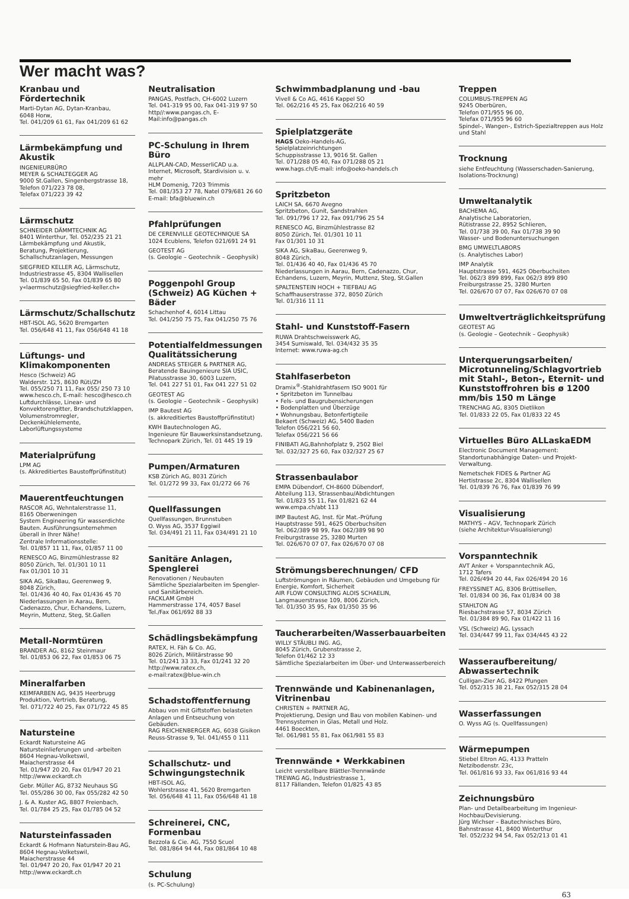Wer macht was?
Kranbau und Fördertechnik
Marti-Dytan AG, Dytan-Kranbau,
6048 Horw,
Tel. 041/209 61 61, Fax 041/209 61 62
Lärmbekämpfung und Akustik
INGENIEURBÜRO
MEYER & SCHALTEGGER AG
9000 St.Gallen, Singenbergstrasse 18,
Telefon 071/223 78 08,
Telefax 071/223 39 42
Lärmschutz
SCHNEIDER DÄMMTECHNIK AG
8401 Winterthur, Tel. 052/235 21 21
Lärmbekämpfung und Akustik, Beratung, Projektierung, Schallschutzanlagen, Messungen
SIEGFRIED KELLER AG, Lärmschutz,
Industriestrasse 45, 8304 Wallisellen
Tel. 01/839 65 50, Fax 01/839 65 80
y«laermschutz@siegfried-keller.ch»
Lärmschutz/Schallschutz
HBT-ISOL AG, 5620 Bremgarten
Tel. 056/648 41 11, Fax 056/648 41 18
Lüftungs- und Klimakomponenten
Hesco (Schweiz) AG
Walderstr. 125, 8630 Rüti/ZH
Tel. 055/250 71 11, Fax 055/ 250 73 10
www.hesco.ch, E-mail: hesco@hesco.ch
Luftdurchlässe, Linear- und Konvektorengitter, Brandschutzklappen, Volumenstromregler, Deckenkühlelemente, Laborlüftungssysteme
Materialprüfung
LPM AG
(s. Akkreditiertes Baustoffprüfinstitut)
Mauerentfeuchtungen
RASCOR AG, Wehntalerstrasse 11,
8165 Oberweningen
System Engineering für wasserdichte Bauten. Ausführungsunternehmen überall in Ihrer Nähe!
Zentrale Informationsstelle:
Tel. 01/857 11 11, Fax, 01/857 11 00
RENESCO AG, Binzmühlestrasse 82
8050 Zürich, Tel. 01/301 10 11
Fax 01/301 10 31
SIKA AG, SikaBau, Geerenweg 9,
8048 Zürich,
Tel. 01/436 40 40, Fax 01/436 45 70
Niederlassungen in Aarau, Bern, Cadenazzo, Chur, Echandens, Luzern, Meyrin, Muttenz, Steg, St.Gallen
Metall-Normtüren
BRANDER AG, 8162 Steinmaur
Tel. 01/853 06 22, Fax 01/853 06 75
Mineralfarben
KEIMFARBEN AG, 9435 Heerbrugg
Produktion, Vertrieb, Beratung,
Tel. 071/722 40 25, Fax 071/722 45 85
Natursteine
Eckardt Natursteine AG
Natursteinlieferungen und -arbeiten
8604 Hegnau-Volketswil,
Maiacherstrasse 44
Tel. 01/947 20 20, Fax 01/947 20 21
http://www.eckardt.ch
Gebr. Müller AG, 8732 Neuhaus SG
Tel. 055/286 30 00, Fax 055/282 42 50
J. & A. Kuster AG, 8807 Freienbach,
Tel. 01/784 25 25, Fax 01/785 04 52
Natursteinfassaden
Eckardt & Hofmann Naturstein-Bau AG,
8604 Hegnau-Volketswil,
Maiacherstrasse 44
Tel. 01/947 20 20, Fax 01/947 20 21
http://www.eckardt.ch
Neutralisation
PANGAS, Postfach, CH-6002 Luzern
Tel. 041-319 95 00, Fax 041-319 97 50
http//:www.pangas.ch, E-Mail:info@pangas.ch
PC-Schulung in Ihrem Büro
ALLPLAN-CAD, MesserliCAD u.a.
Internet, Microsoft, Stardivision u. v. mehr
HLM Domenig, 7203 Trimmis
Tel. 081/353 27 78, Natel 079/681 26 60
E-mail: bfa@bluewin.ch
Pfahlprüfungen
DE CERENVILLE GEOTECHNIQUE SA
1024 Ecublens, Telefon 021/691 24 91
GEOTEST AG
(s. Geologie – Geotechnik – Geophysik)
Poggenpohl Group (Schweiz) AG Küchen + Bäder
Schachenhof 4, 6014 Littau
Tel. 041/250 75 75, Fax 041/250 75 76
Potentialfeldmessungen Qualitätssicherung
ANDREAS STEIGER & PARTNER AG,
Beratende Bauingenieure SIA USIC,
Pilatusstrasse 30, 6003 Luzern,
Tel. 041 227 51 01, Fax 041 227 51 02
GEOTEST AG
(s. Geologie – Geotechnik – Geophysik)
IMP Bautest AG
(s. akkreditiertes Baustoffprüfinstitut)
KWH Bautechnologen AG,
Ingenieure für Bauwerksinstandsetzung,
Technopark Zürich, Tel. 01 445 19 19
Pumpen/Armaturen
KSB Zürich AG, 8031 Zürich
Tel. 01/272 99 33, Fax 01/272 66 76
Quellfassungen
Quellfassungen, Brunnstuben
O. Wyss AG, 3537 Eggiwil
Tel. 034/491 21 11, Fax 034/491 21 10
Sanitäre Anlagen, Spenglerei
Renovationen / Neubauten
Sämtliche Spezialarbeiten im Spengler- und Sanitärbereich.
FACKLAM GmbH
Hammerstrasse 174, 4057 Basel
Tel./Fax 061/692 88 33
Schädlingsbekämpfung
RATEX, H. Fäh & Co. AG,
8026 Zürich, Militärstrasse 90
Tel. 01/241 33 33, Fax 01/241 32 20
http://www.ratex.ch,
e-mail:ratex@blue-win.ch
Schadstoffentfernung
Abbau von mit Giftstoffen belasteten Anlagen und Entseuchung von Gebäuden.
RAG REICHENBERGER AG, 6038 Gisikon
Reuss-Strasse 9, Tel. 041/455 0 111
Schallschutz- und Schwingungstechnik
HBT-ISOL AG,
Wohlerstrasse 41, 5620 Bremgarten
Tel. 056/648 41 11, Fax 056/648 41 18
Schreinerei, CNC, Formenbau
Bezzola & Cie. AG, 7550 Scuol
Tel. 081/864 94 44, Fax 081/864 10 48
Schulung
(s. PC-Schulung)
Schwimmbadplanung und -bau
Vivell & Co AG, 4616 Kappel SO
Tel. 062/216 45 25, Fax 062/216 40 59
Spielplatzgeräte
HAGS Oeko-Handels-AG,
Spielplatzeinrichtungen
Schuppisstrasse 13, 9016 St. Gallen
Tel. 071/288 05 40, Fax 071/288 05 21
www.hags.ch/E-mail: info@oeko-handels.ch
Spritzbeton
LAICH SA, 6670 Avegno
Spritzbeton, Gunit, Sandstrahlen
Tel. 091/796 17 22, Fax 091/796 25 54
RENESCO AG, Binzmühlestrasse 82
8050 Zürich, Tel. 01/301 10 11
Fax 01/301 10 31
SIKA AG, SikaBau, Geerenweg 9,
8048 Zürich,
Tel. 01/436 40 40, Fax 01/436 45 70
Niederlassungen in Aarau, Bern, Cadenazzo, Chur, Echandens, Luzern, Meyrin, Muttenz, Steg, St.Gallen
SPALTENSTEIN HOCH + TIEFBAU AG
Schaffhauserstrasse 372, 8050 Zürich
Tel. 01/316 11 11
Stahl- und Kunststoff-Fasern
RUWA Drahtschweisswerk AG,
3454 Sumiswald, Tel. 034/432 35 35
Internet: www.ruwa-ag.ch
Stahlfaserbeton
Dramix<sup>®</sup>-Stahldrahtfasern ISO 9001 für
• Spritzbeton im Tunnelbau
• Fels- und Baugrubensicherungen
• Bodenplatten und Überzüge
• Wohnungsbau, Betonfertigteile
Bekaert (Schweiz) AG, 5400 Baden
Telefon 056/221 56 60,
Telefax 056/221 56 66
FINIBATI AG,Bahnhofplatz 9, 2502 Biel
Tel. 032/327 25 60, Fax 032/327 25 67
Strassenbaulabor
EMPA Dübendorf, CH-8600 Dübendorf,
Abteilung 113, Strassenbau/Abdichtungen
Tel. 01/823 55 11, Fax 01/821 62 44
www.empa.ch/abt 113
IMP Bautest AG, Inst. für Mat.-Prüfung
Hauptstrasse 591, 4625 Oberbuchsiten
Tel. 062/389 98 99, Fax 062/389 98 90
Freiburgstrasse 25, 3280 Murten
Tel. 026/670 07 07, Fax 026/670 07 08
Strömungsberechnungen/ CFD
Luftströmungen in Räumen, Gebäuden und Umgebung für Energie, Komfort, Sicherheit
AIR FLOW CONSULTING ALOIS SCHAELIN,
Langmauerstrasse 109, 8006 Zürich,
Tel. 01/350 35 95, Fax 01/350 35 96
Taucherarbeiten/Wasserbauarbeiten
WILLY STÄUBLI ING. AG,
8045 Zürich, Grubenstrasse 2,
Telefon 01/462 12 33
Sämtliche Spezialarbeiten im Über- und Unterwasserbereich
Trennwände und Kabinenanlagen, Vitrinenbau
CHRISTEN + PARTNER AG,
Projektierung, Design und Bau von mobilen Kabinen- und Trennsystemen in Glas, Metall und Holz.
4461 Boeckten,
Tel. 061/981 55 81, Fax 061/981 55 83
Trennwände • Werkkabinen
Leicht verstellbare Blättler-Trennwände
TREWAG AG, Industriestrasse 1,
8117 Fällanden, Telefon 01/825 43 85
Treppen
COLUMBUS-TREPPEN AG
9245 Oberbüren,
Telefon 071/955 96 00,
Telefax 071/955 96 60
Spindel-, Wangen-, Estrich-Spezialtreppen aus Holz und Stahl
Trocknung
siehe Entfeuchtung (Wasserschaden-Sanierung, Isolations-Trocknung)
Umweltanalytik
BACHEMA AG,
Analytische Laboratorien,
Rütistrasse 22, 8952 Schlieren,
Tel. 01/738 39 00, Fax 01/738 39 90
Wasser- und Bodenuntersuchungen
BMG UMWELTLABORS
(s. Analytisches Labor)
IMP Analytik
Hauptstrasse 591, 4625 Oberbuchsiten
Tel. 062/3 899 899, Fax 062/3 899 890
Freiburgstrasse 25, 3280 Murten
Tel. 026/670 07 07, Fax 026/670 07 08
Umweltverträglichkeitsprüfung
GEOTEST AG
(s. Geologie – Geotechnik – Geophysik)
Unterquerungsarbeiten/ Microtunneling/Schlagvortrieb mit Stahl-, Beton-, Eternit- und Kunststoffrohren bis ø 1200 mm/bis 150 m Länge
TRENCHAG AG, 8305 Dietlikon
Tel. 01/833 22 05, Fax 01/833 22 45
Virtuelles Büro ALLaskaEDM
Electronic Document Management:
Standortunabhängige Daten- und Projekt-Verwaltung.
Nemetschek FIDES & Partner AG
Hertistrasse 2c, 8304 Wallisellen
Tel. 01/839 76 76, Fax 01/839 76 99
Visualisierung
MATHYS – AGV, Technopark Zürich
(siehe Architektur-Visualisierung)
Vorspanntechnik
AVT Anker + Vorspanntechnik AG,
1712 Tafers
Tel. 026/494 20 44, Fax 026/494 20 16
FREYSSINET AG, 8306 Brüttisellen,
Tel. 01/834 00 36, Fax 01/834 00 38
STAHLTON AG
Riesbachstrasse 57, 8034 Zürich
Tel. 01/384 89 90, Fax 01/422 11 16
VSL (Schweiz) AG, Lyssach
Tel. 034/447 99 11, Fax 034/445 43 22
Wasseraufbereitung/ Abwassertechnik
Culligan-Zier AG, 8422 Pfungen
Tel. 052/315 38 21, Fax 052/315 28 04
Wasserfassungen
O. Wyss AG (s. Quellfassungen)
Wärmepumpen
Stiebel Eltron AG, 4133 Pratteln
Netzibodenstr. 23c,
Tel. 061/816 93 33, Fax 061/816 93 44
Zeichnungsbüro
Plan- und Detailbearbeitung im Ingenieur-Hochbau/Devisierung.
Jürg Wichser – Bautechnisches Büro,
Bahnstrasse 41, 8400 Winterthur
Tel. 052/232 94 54, Fax 052/213 01 41
63